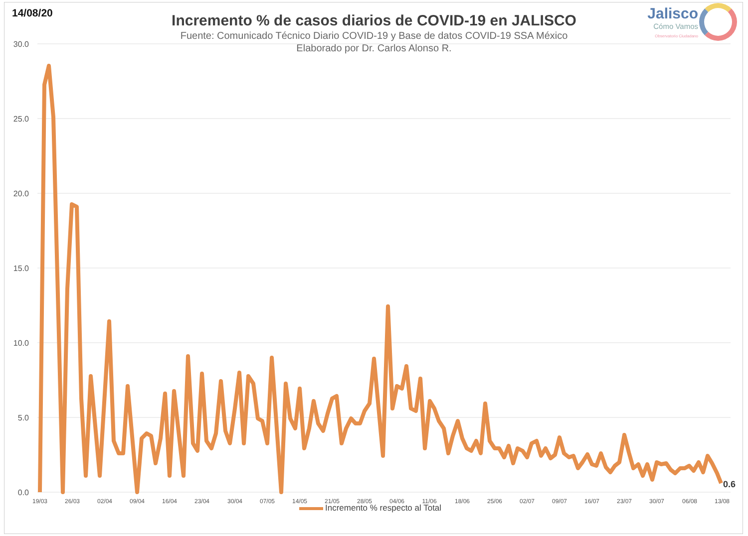14/08/20
Jalisco
Cómo Vamos
Observatorio Ciudadano
Incremento % de casos diarios de COVID-19 en JALISCO
Fuente: Comunicado Técnico Diario COVID-19 y Base de datos COVID-19 SSA México
Elaborado por Dr. Carlos Alonso R.
30.0
25.0
20.0
15.0
10.0
5.0
0.0
19/03
26/03
02/04
09/04
16/04
23/04
30/04
07/05
14/05
21/05
28/05
04/06
11/06
18/06
25/06
02/07
09/07
16/07
23/07
30/07
06/08
13/08
0.6
Incremento % respecto al Total